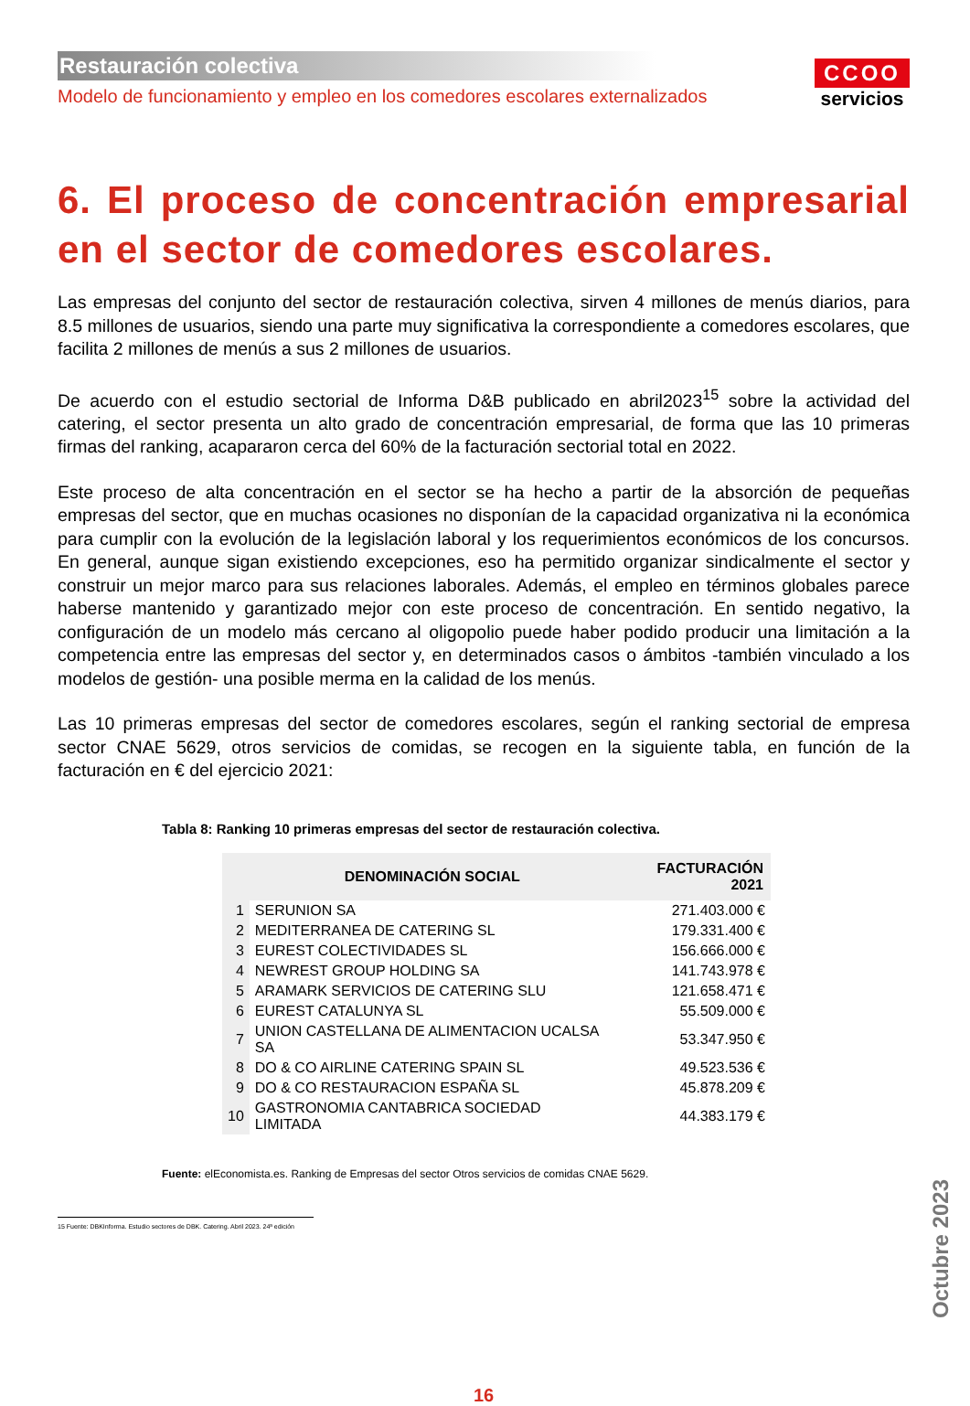Restauración colectiva
Modelo de funcionamiento y empleo en los comedores escolares externalizados
CCOO
servicios
6. El proceso de concentración empresarial en el sector de comedores escolares.
Las empresas del conjunto del sector de restauración colectiva, sirven 4 millones de menús diarios, para 8.5 millones de usuarios, siendo una parte muy significativa la correspondiente a comedores escolares, que facilita 2 millones de menús a sus 2 millones de usuarios.
De acuerdo con el estudio sectorial de Informa D&B publicado en abril2023<sup>15</sup> sobre la actividad del catering, el sector presenta un alto grado de concentración empresarial, de forma que las 10 primeras firmas del ranking, acapararon cerca del 60% de la facturación sectorial total en 2022.
Este proceso de alta concentración en el sector se ha hecho a partir de la absorción de pequeñas empresas del sector, que en muchas ocasiones no disponían de la capacidad organizativa ni la económica para cumplir con la evolución de la legislación laboral y los requerimientos económicos de los concursos. En general, aunque sigan existiendo excepciones, eso ha permitido organizar sindicalmente el sector y construir un mejor marco para sus relaciones laborales. Además, el empleo en términos globales parece haberse mantenido y garantizado mejor con este proceso de concentración. En sentido negativo, la configuración de un modelo más cercano al oligopolio puede haber podido producir una limitación a la competencia entre las empresas del sector y, en determinados casos o ámbitos -también vinculado a los modelos de gestión- una posible merma en la calidad de los menús.
Las 10 primeras empresas del sector de comedores escolares, según el ranking sectorial de empresa sector CNAE 5629, otros servicios de comidas, se recogen en la siguiente tabla, en función de la facturación en € del ejercicio 2021:
Tabla 8: Ranking 10 primeras empresas del sector de restauración colectiva.
| | DENOMINACIÓN SOCIAL | FACTURACIÓN 2021 |
| --- | --- | --- |
| 1 | SERUNION SA | 271.403.000 € |
| 2 | MEDITERRANEA DE CATERING SL | 179.331.400 € |
| 3 | EUREST COLECTIVIDADES SL | 156.666.000 € |
| 4 | NEWREST GROUP HOLDING SA | 141.743.978 € |
| 5 | ARAMARK SERVICIOS DE CATERING SLU | 121.658.471 € |
| 6 | EUREST CATALUNYA SL | 55.509.000 € |
| 7 | UNION CASTELLANA DE ALIMENTACION UCALSA SA | 53.347.950 € |
| 8 | DO & CO AIRLINE CATERING SPAIN SL | 49.523.536 € |
| 9 | DO & CO RESTAURACION ESPAÑA SL | 45.878.209 € |
| 10 | GASTRONOMIA CANTABRICA SOCIEDAD LIMITADA | 44.383.179 € |
Fuente: elEconomista.es. Ranking de Empresas del sector Otros servicios de comidas CNAE 5629.
15 Fuente: DBKInforma. Estudio sectores de DBK. Catering. Abril 2023. 24ª edición
16
Octubre 2023